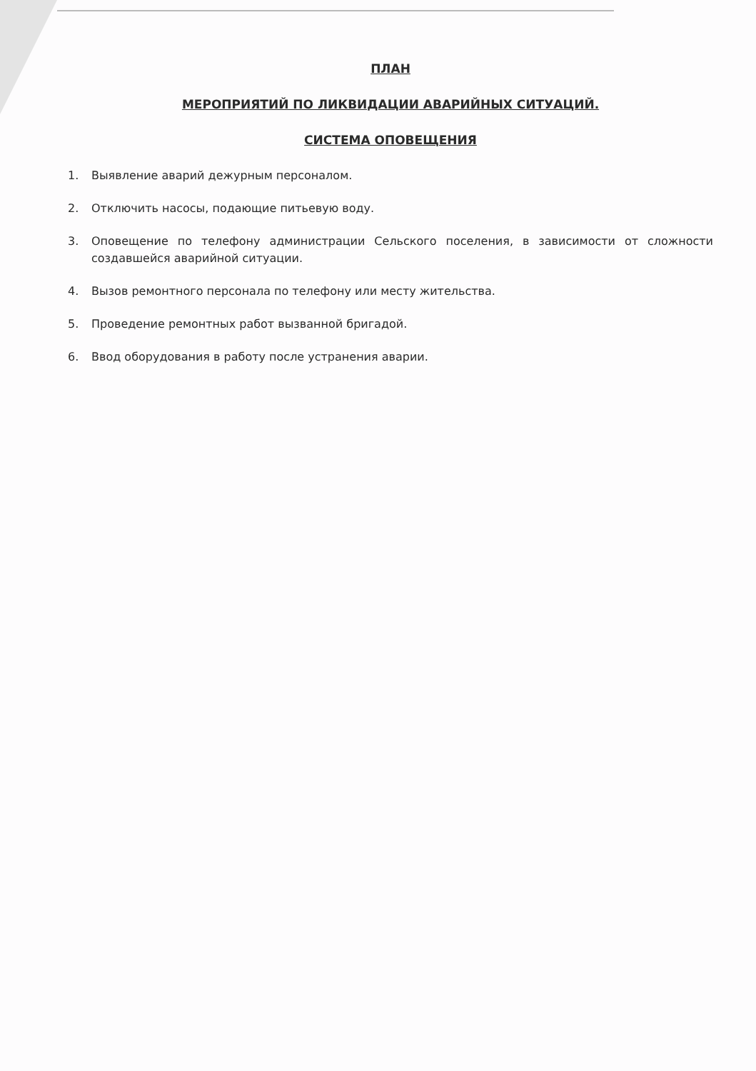ПЛАН
МЕРОПРИЯТИЙ ПО ЛИКВИДАЦИИ АВАРИЙНЫХ СИТУАЦИЙ.
СИСТЕМА ОПОВЕЩЕНИЯ
1. Выявление аварий дежурным персоналом.
2. Отключить насосы, подающие питьевую воду.
3. Оповещение по телефону администрации Сельского поселения, в зависимости от сложности создавшейся аварийной ситуации.
4. Вызов ремонтного персонала по телефону или месту жительства.
5. Проведение ремонтных работ вызванной бригадой.
6. Ввод оборудования в работу после устранения аварии.